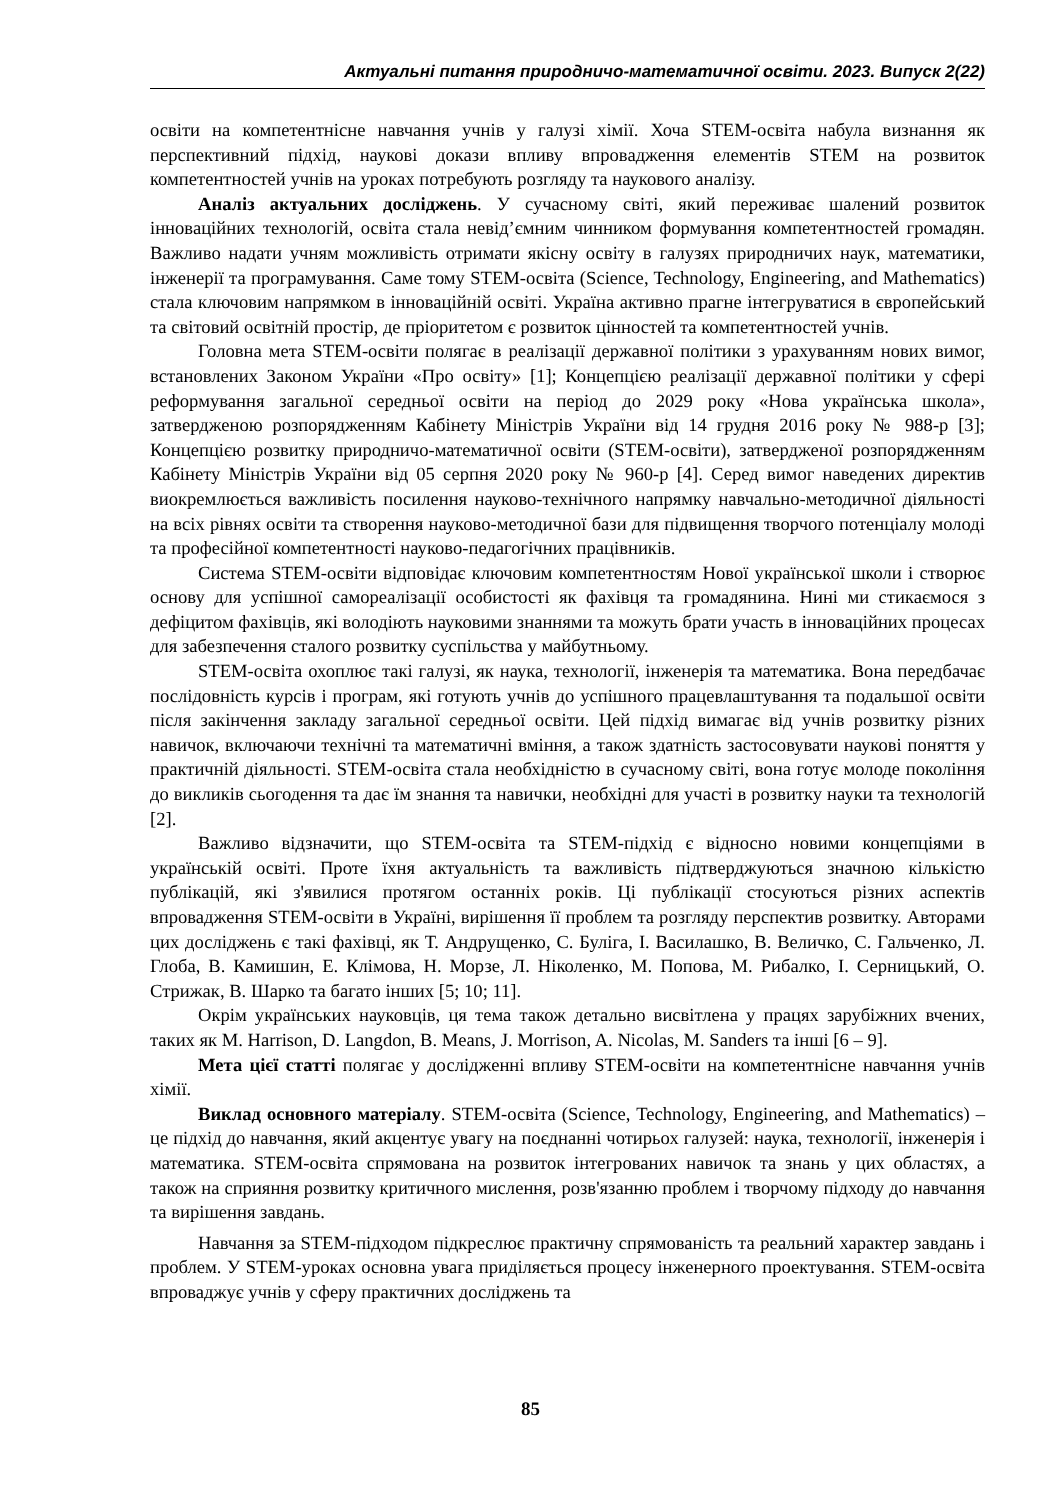Актуальні питання природничо-математичної освіти. 2023. Випуск 2(22)
освіти на компетентнісне навчання учнів у галузі хімії. Хоча STEM-освіта набула визнання як перспективний підхід, наукові докази впливу впровадження елементів STEM на розвиток компетентностей учнів на уроках потребують розгляду та наукового аналізу.
Аналіз актуальних досліджень. У сучасному світі, який переживає шалений розвиток інноваційних технологій, освіта стала невід’ємним чинником формування компетентностей громадян. Важливо надати учням можливість отримати якісну освіту в галузях природничих наук, математики, інженерії та програмування. Саме тому STEM-освіта (Science, Technology, Engineering, and Mathematics) стала ключовим напрямком в інноваційній освіті. Україна активно прагне інтегруватися в європейський та світовий освітній простір, де пріоритетом є розвиток цінностей та компетентностей учнів.
Головна мета STEM-освіти полягає в реалізації державної політики з урахуванням нових вимог, встановлених Законом України «Про освіту» [1]; Концепцією реалізації державної політики у сфері реформування загальної середньої освіти на період до 2029 року «Нова українська школа», затвердженою розпорядженням Кабінету Міністрів України від 14 грудня 2016 року № 988-р [3]; Концепцією розвитку природничо-математичної освіти (STEM-освіти), затвердженої розпорядженням Кабінету Міністрів України від 05 серпня 2020 року № 960-р [4]. Серед вимог наведених директив виокремлюється важливість посилення науково-технічного напрямку навчально-методичної діяльності на всіх рівнях освіти та створення науково-методичної бази для підвищення творчого потенціалу молоді та професійної компетентності науково-педагогічних працівників.
Система STEM-освіти відповідає ключовим компетентностям Нової української школи і створює основу для успішної самореалізації особистості як фахівця та громадянина. Нині ми стикаємося з дефіцитом фахівців, які володіють науковими знаннями та можуть брати участь в інноваційних процесах для забезпечення сталого розвитку суспільства у майбутньому.
STEM-освіта охоплює такі галузі, як наука, технології, інженерія та математика. Вона передбачає послідовність курсів і програм, які готують учнів до успішного працевлаштування та подальшої освіти після закінчення закладу загальної середньої освіти. Цей підхід вимагає від учнів розвитку різних навичок, включаючи технічні та математичні вміння, а також здатність застосовувати наукові поняття у практичній діяльності. STEM-освіта стала необхідністю в сучасному світі, вона готує молоде покоління до викликів сьогодення та дає їм знання та навички, необхідні для участі в розвитку науки та технологій [2].
Важливо відзначити, що STEM-освіта та STEM-підхід є відносно новими концепціями в українській освіті. Проте їхня актуальність та важливість підтверджуються значною кількістю публікацій, які з'явилися протягом останніх років. Ці публікації стосуються різних аспектів впровадження STEM-освіти в Україні, вирішення її проблем та розгляду перспектив розвитку. Авторами цих досліджень є такі фахівці, як Т. Андрущенко, С. Буліга, І. Василашко, В. Величко, С. Гальченко, Л. Глоба, В. Камишин, Е. Клімова, Н. Морзе, Л. Ніколенко, М. Попова, М. Рибалко, І. Серницький, О. Стрижак, В. Шарко та багато інших [5; 10; 11].
Окрім українських науковців, ця тема також детально висвітлена у працях зарубіжних вчених, таких як M. Harrison, D. Langdon, B. Means, J. Morrison, A. Nicolas, M. Sanders та інші [6 – 9].
Мета цієї статті полягає у дослідженні впливу STEM-освіти на компетентнісне навчання учнів хімії.
Виклад основного матеріалу. STEM-освіта (Science, Technology, Engineering, and Mathematics) – це підхід до навчання, який акцентує увагу на поєднанні чотирьох галузей: наука, технології, інженерія і математика. STEM-освіта спрямована на розвиток інтегрованих навичок та знань у цих областях, а також на сприяння розвитку критичного мислення, розв'язанню проблем і творчому підходу до навчання та вирішення завдань.
Навчання за STEM-підходом підкреслює практичну спрямованість та реальний характер завдань і проблем. У STEM-уроках основна увага приділяється процесу інженерного проектування. STEM-освіта впроваджує учнів у сферу практичних досліджень та
85